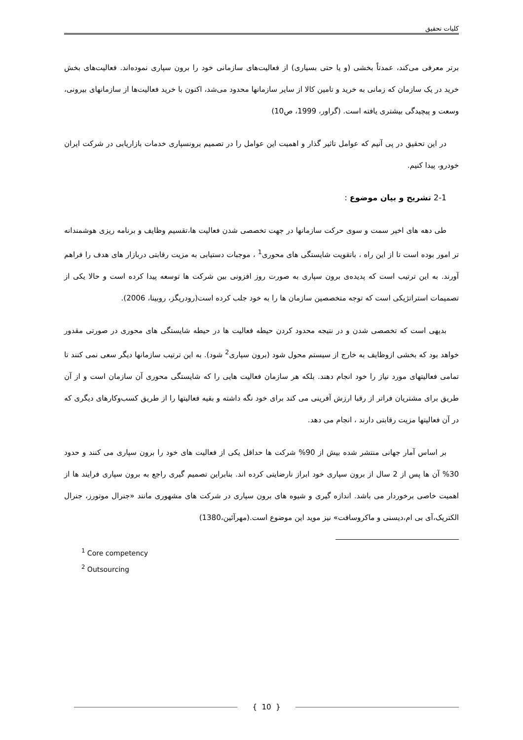کلیات تحقیق
برتر معرفی می‌کند، عمدتاً بخشی (و یا حتی بسیاری) از فعالیت‌های سازمانی خود را برون سپاری نموده‌اند. فعالیت‌های بخش خرید در یک سازمان که زمانی به خرید و تامین کالا از سایر سازمانها محدود می‌شد، اکنون با خرید فعالیت‌ها از سازمانهای بیرونی، وسعت و پیچیدگی بیشتری یافته است. (گراور، 1999، ص10)
در این تحقیق در پی آنیم که عوامل تاثیر گذار و اهمیت این عوامل را در تصمیم برونسپاری خدمات بازاریابی در شرکت ایران خودرو، پیدا کنیم.
2-1 تشریح و بیان موضوع :
طی دهه های اخیر سمت و سوی حرکت سازمانها در جهت تخصصی شدن فعالیت ها،تقسیم وظایف و برنامه ریزی هوشمندانه تر امور بوده است تا از این راه ، باتقویت شایستگی های محوری<sup>1</sup> ، موجبات دستیابی به مزیت رقابتی دربازار های هدف را فراهم آورند. به این ترتیب است که پدیده‌ی برون سپاری به صورت روز افزونی بین شرکت ها توسعه پیدا کرده است و حالا یکی از تصمیمات استراتژیکی است که توجه متخصصین سازمان ها را به خود جلب کرده است(رودریگز، روبینا، 2006).
بدیهی است که تخصصی شدن و در نتیجه محدود کردن حیطه فعالیت ها در حیطه شایستگی های محوری در صورتی مقدور خواهد بود که بخشی ازوظایف به خارج از سیستم محول شود (برون سپاری<sup>2</sup> شود). به این ترتیب سازمانها دیگر سعی نمی کنند تا تمامی فعالیتهای مورد نیاز را خود انجام دهند. بلکه هر سازمان فعالیت هایی را که شایستگی محوری آن سازمان است و از آن طریق برای مشتریان فراتر از رقبا ارزش آفرینی می کند برای خود نگه داشته و بقیه فعالیتها را از طریق کسب‌وکارهای دیگری که در آن فعالیتها مزیت رقابتی دارند ، انجام می دهد.
بر اساس آمار جهانی منتشر شده بیش از 90% شرکت ها حداقل یکی از فعالیت های خود را برون سپاری می کنند و حدود 30% آن ها پس از 2 سال از برون سپاری خود ابراز نارضایتی کرده اند. بنابراین تصمیم گیری راجع به برون سپاری فرایند ها از اهمیت خاصی برخوردار می باشد. اندازه گیری و شیوه های برون سپاری در شرکت های مشهوری مانند «جنرال موتورز، جنرال الکتریک،آی بی ام،دیسنی و ماکروسافت» نیز موید این موضوع است.(مهرآئین،1380)
<sup>1</sup> Core competency
<sup>2</sup> Outsourcing
{ 10 }